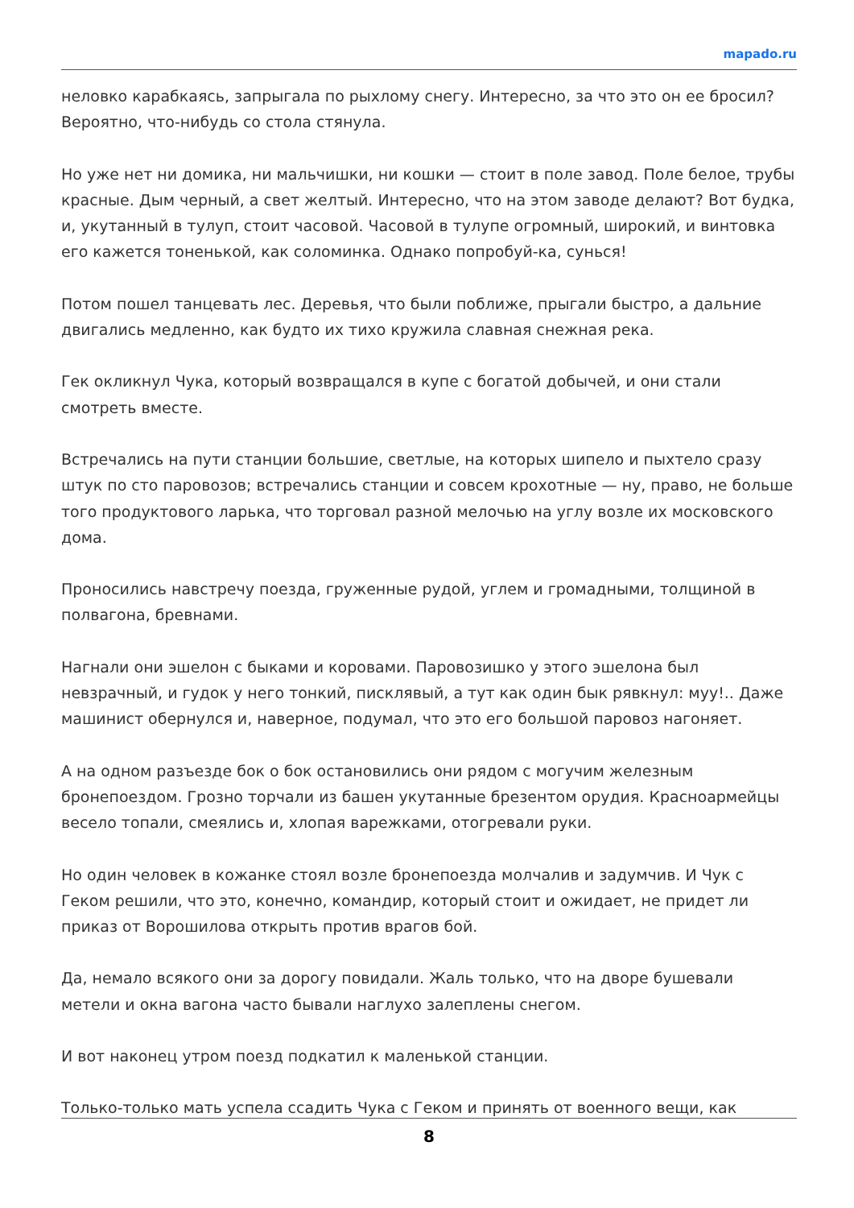mapado.ru
неловко карабкаясь, запрыгала по рыхлому снегу. Интересно, за что это он ее бросил? Вероятно, что-нибудь со стола стянула.
Но уже нет ни домика, ни мальчишки, ни кошки — стоит в поле завод. Поле белое, трубы красные. Дым черный, а свет желтый. Интересно, что на этом заводе делают? Вот будка, и, укутанный в тулуп, стоит часовой. Часовой в тулупе огромный, широкий, и винтовка его кажется тоненькой, как соломинка. Однако попробуй-ка, сунься!
Потом пошел танцевать лес. Деревья, что были поближе, прыгали быстро, а дальние двигались медленно, как будто их тихо кружила славная снежная река.
Гек окликнул Чука, который возвращался в купе с богатой добычей, и они стали смотреть вместе.
Встречались на пути станции большие, светлые, на которых шипело и пыхтело сразу штук по сто паровозов; встречались станции и совсем крохотные — ну, право, не больше того продуктового ларька, что торговал разной мелочью на углу возле их московского дома.
Проносились навстречу поезда, груженные рудой, углем и громадными, толщиной в полвагона, бревнами.
Нагнали они эшелон с быками и коровами. Паровозишко у этого эшелона был невзрачный, и гудок у него тонкий, писклявый, а тут как один бык рявкнул: муу!.. Даже машинист обернулся и, наверное, подумал, что это его большой паровоз нагоняет.
А на одном разъезде бок о бок остановились они рядом с могучим железным бронепоездом. Грозно торчали из башен укутанные брезентом орудия. Красноармейцы весело топали, смеялись и, хлопая варежками, отогревали руки.
Но один человек в кожанке стоял возле бронепоезда молчалив и задумчив. И Чук с Геком решили, что это, конечно, командир, который стоит и ожидает, не придет ли приказ от Ворошилова открыть против врагов бой.
Да, немало всякого они за дорогу повидали. Жаль только, что на дворе бушевали метели и окна вагона часто бывали наглухо залеплены снегом.
И вот наконец утром поезд подкатил к маленькой станции.
Только-только мать успела ссадить Чука с Геком и принять от военного вещи, как
8